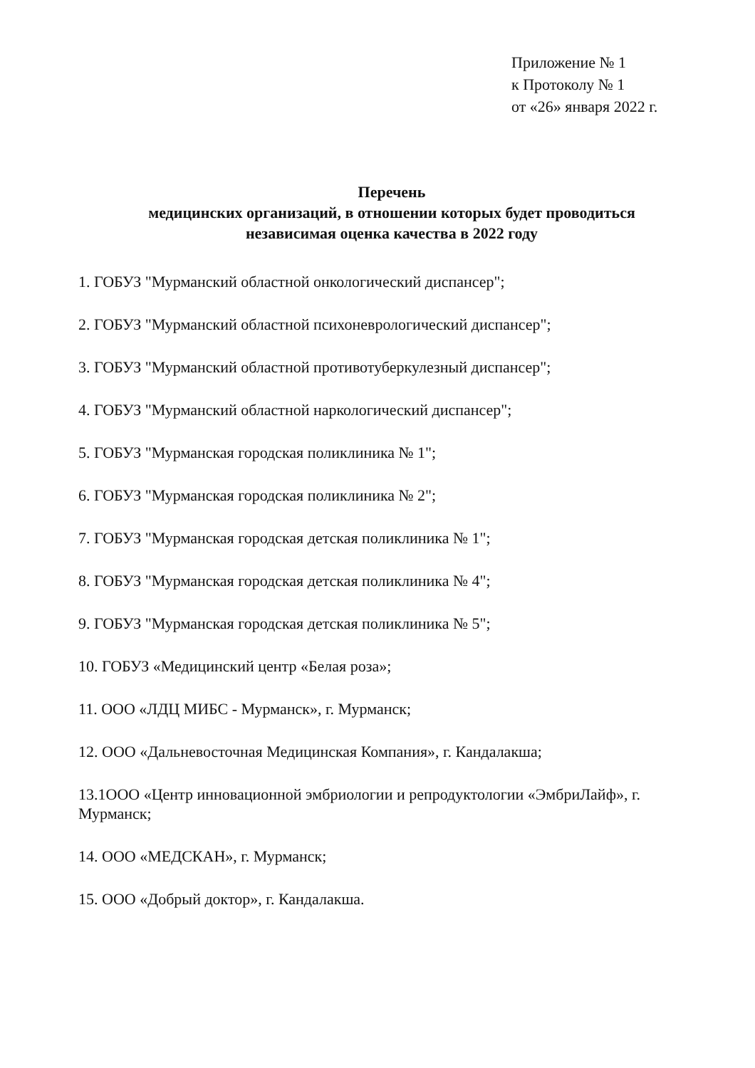Приложение № 1
к Протоколу № 1
от «26» января 2022 г.
Перечень
медицинских организаций, в отношении которых будет проводиться
независимая оценка качества в 2022 году
1. ГОБУЗ "Мурманский областной онкологический диспансер";
2. ГОБУЗ "Мурманский областной психоневрологический диспансер";
3. ГОБУЗ "Мурманский областной противотуберкулезный диспансер";
4. ГОБУЗ "Мурманский областной наркологический диспансер";
5. ГОБУЗ "Мурманская городская поликлиника № 1";
6. ГОБУЗ "Мурманская городская поликлиника № 2";
7. ГОБУЗ "Мурманская городская детская поликлиника № 1";
8. ГОБУЗ "Мурманская городская детская поликлиника № 4";
9. ГОБУЗ "Мурманская городская детская поликлиника № 5";
10. ГОБУЗ «Медицинский центр «Белая роза»;
11. ООО «ЛДЦ МИБС - Мурманск», г. Мурманск;
12. ООО «Дальневосточная Медицинская Компания», г. Кандалакша;
13.1ООО «Центр инновационной эмбриологии и репродуктологии «ЭмбриЛайф», г. Мурманск;
14. ООО «МЕДСКАН», г. Мурманск;
15. ООО «Добрый доктор», г. Кандалакша.